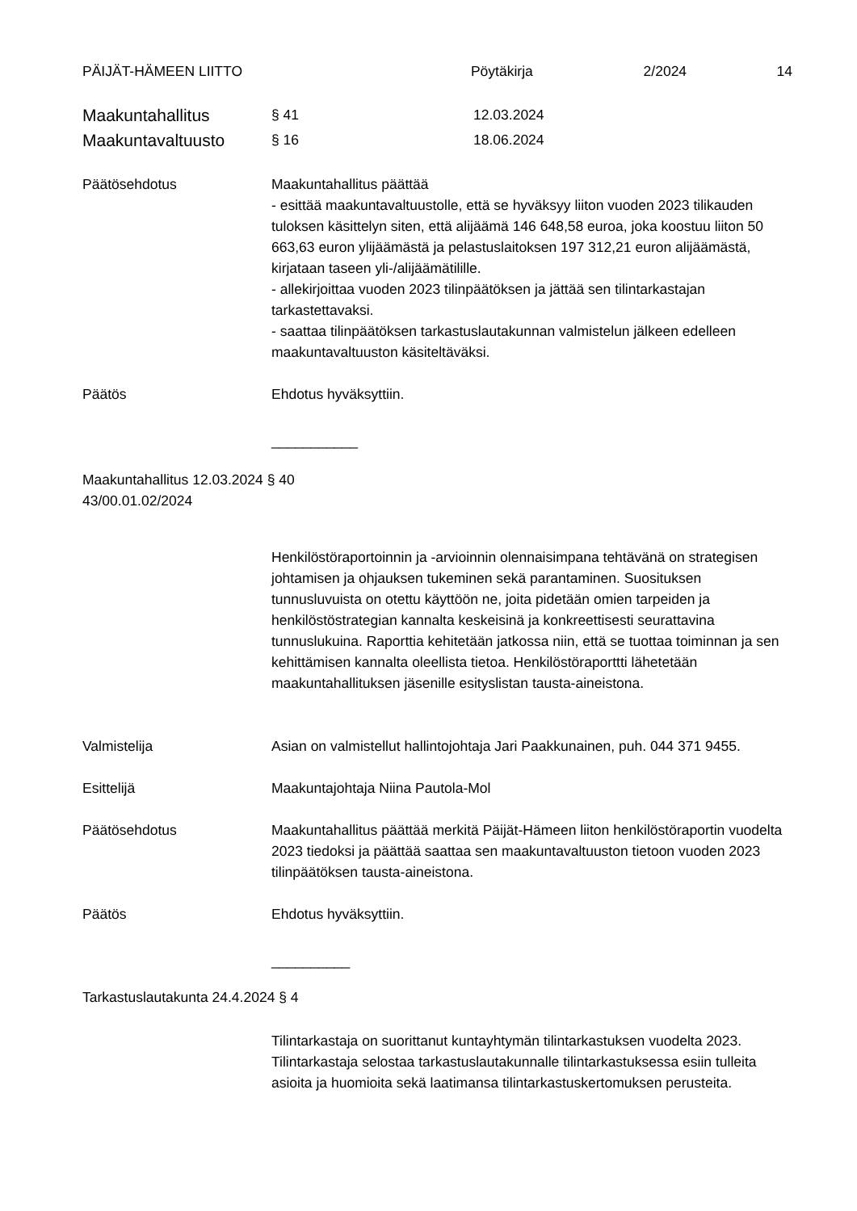PÄIJÄT-HÄMEEN LIITTO Pöytäkirja 2/2024 14
Maakuntahallitus
§ 41 12.03.2024
Maakuntavaltuusto
§ 16 18.06.2024
Päätösehdotus Maakuntahallitus päättää
- esittää maakuntavaltuustolle, että se hyväksyy liiton vuoden 2023 tilikauden tuloksen käsittelyn siten, että alijäämä 146 648,58 euroa, joka koostuu liiton 50 663,63 euron ylijäämästä ja pelastuslaitoksen 197 312,21 euron alijäämästä, kirjataan taseen yli-/alijäämätilille.
- allekirjoittaa vuoden 2023 tilinpäätöksen ja jättää sen tilintarkastajan tarkastettavaksi.
- saattaa tilinpäätöksen tarkastuslautakunnan valmistelun jälkeen edelleen maakuntavaltuuston käsiteltäväksi.
Päätös Ehdotus hyväksyttiin.
___________
Maakuntahallitus 12.03.2024 § 40
43/00.01.02/2024
Henkilöstöraportoinnin ja -arvioinnin olennaisimpana tehtävänä on strategisen johtamisen ja ohjauksen tukeminen sekä parantaminen. Suosituksen tunnusluvuista on otettu käyttöön ne, joita pidetään omien tarpeiden ja henkilöstöstrategian kannalta keskeisinä ja konkreettisesti seurattavina tunnuslukuina. Raporttia kehitetään jatkossa niin, että se tuottaa toiminnan ja sen kehittämisen kannalta oleellista tietoa. Henkilöstöraporttti lähetetään maakuntahallituksen jäsenille esityslistan tausta-aineistona.
Valmistelija Asian on valmistellut hallintojohtaja Jari Paakkunainen, puh. 044 371 9455.
Esittelijä Maakuntajohtaja Niina Pautola-Mol
Päätösehdotus Maakuntahallitus päättää merkitä Päijät-Hämeen liiton henkilöstöraportin vuodelta 2023 tiedoksi ja päättää saattaa sen maakuntavaltuuston tietoon vuoden 2023 tilinpäätöksen tausta-aineistona.
Päätös Ehdotus hyväksyttiin.
__________
Tarkastuslautakunta 24.4.2024 § 4
Tilintarkastaja on suorittanut kuntayhtymän tilintarkastuksen vuodelta 2023. Tilintarkastaja selostaa tarkastuslautakunnalle tilintarkastuksessa esiin tulleita asioita ja huomioita sekä laatimansa tilintarkastuskertomuksen perusteita.